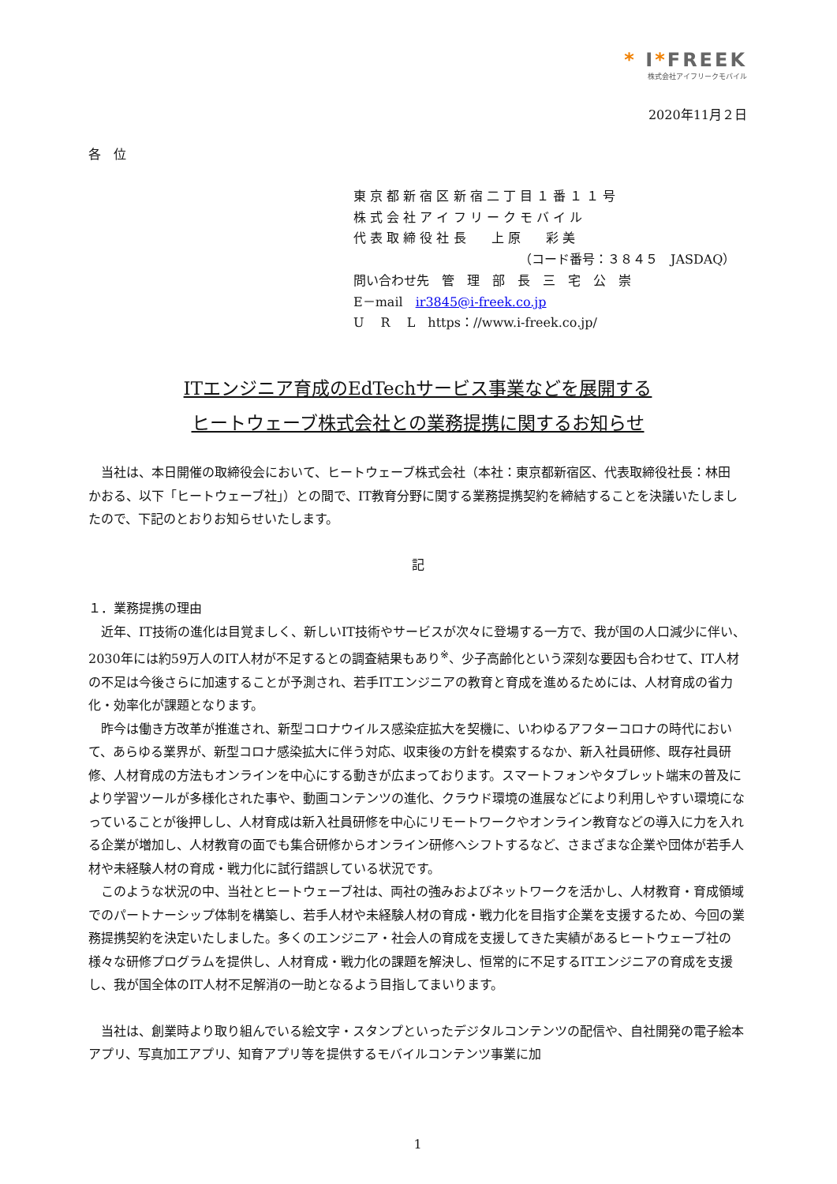* I*FREEK
株式会社アイフリークモバイル
2020年11月２日
各　位
東 京 都 新 宿 区 新 宿 二 丁 目 １ 番 １ １ 号
株 式 会 社 ア イ フ リ ー ク モ バ イ ル
代 表 取 締 役 社 長　　上 原　　彩 美
（コード番号：３８４５　JASDAQ）
問い合わせ先　管　理　部　長　三　宅　公　崇
E－mail　ir3845@i-freek.co.jp
U　 R　 L　https：//www.i-freek.co.jp/
ITエンジニア育成のEdTechサービス事業などを展開する
ヒートウェーブ株式会社との業務提携に関するお知らせ
当社は、本日開催の取締役会において、ヒートウェーブ株式会社（本社：東京都新宿区、代表取締役社長：林田　かおる、以下「ヒートウェーブ社」）との間で、IT教育分野に関する業務提携契約を締結することを決議いたしましたので、下記のとおりお知らせいたします。
記
１．業務提携の理由
近年、IT技術の進化は目覚ましく、新しいIT技術やサービスが次々に登場する一方で、我が国の人口減少に伴い、2030年には約59万人のIT人材が不足するとの調査結果もあり<sup>※</sup>、少子高齢化という深刻な要因も合わせて、IT人材の不足は今後さらに加速することが予測され、若手ITエンジニアの教育と育成を進めるためには、人材育成の省力化・効率化が課題となります。
昨今は働き方改革が推進され、新型コロナウイルス感染症拡大を契機に、いわゆるアフターコロナの時代において、あらゆる業界が、新型コロナ感染拡大に伴う対応、収束後の方針を模索するなか、新入社員研修、既存社員研修、人材育成の方法もオンラインを中心にする動きが広まっております。スマートフォンやタブレット端末の普及により学習ツールが多様化された事や、動画コンテンツの進化、クラウド環境の進展などにより利用しやすい環境になっていることが後押しし、人材育成は新入社員研修を中心にリモートワークやオンライン教育などの導入に力を入れる企業が増加し、人材教育の面でも集合研修からオンライン研修へシフトするなど、さまざまな企業や団体が若手人材や未経験人材の育成・戦力化に試行錯誤している状況です。
このような状況の中、当社とヒートウェーブ社は、両社の強みおよびネットワークを活かし、人材教育・育成領域でのパートナーシップ体制を構築し、若手人材や未経験人材の育成・戦力化を目指す企業を支援するため、今回の業務提携契約を決定いたしました。多くのエンジニア・社会人の育成を支援してきた実績があるヒートウェーブ社の様々な研修プログラムを提供し、人材育成・戦力化の課題を解決し、恒常的に不足するITエンジニアの育成を支援し、我が国全体のIT人材不足解消の一助となるよう目指してまいります。
当社は、創業時より取り組んでいる絵文字・スタンプといったデジタルコンテンツの配信や、自社開発の電子絵本アプリ、写真加工アプリ、知育アプリ等を提供するモバイルコンテンツ事業に加
1